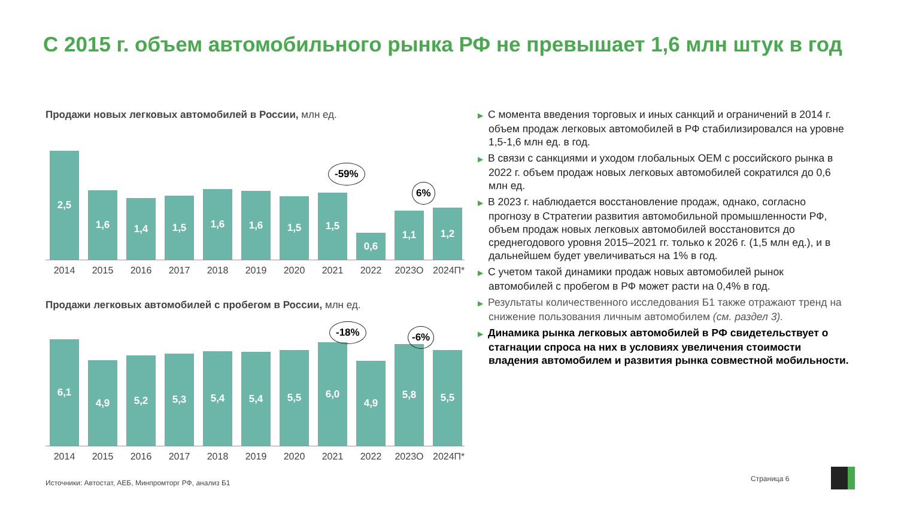С 2015 г. объем автомобильного рынка РФ не превышает 1,6 млн штук в год
Продажи новых легковых автомобилей в России, млн ед.
2,5
1,6
1,4
1,5
1,6
1,6
1,5
1,5
0,6
1,1
1,2
2014 2015 2016 2017 2018 2019 2020 2021 2022 2023О 2024П*
-59%
6%
Продажи легковых автомобилей с пробегом в России, млн ед.
6,1
4,9
5,2
5,3
5,4
5,4
5,5
6,0
4,9
5,8
5,5
2014 2015 2016 2017 2018 2019 2020 2021 2022 2023О 2024П*
-18% -6%
▶ С момента введения торговых и иных санкций и ограничений в 2014 г. объем продаж легковых автомобилей в РФ стабилизировался на уровне 1,5-1,6 млн ед. в год.
▶ В связи с санкциями и уходом глобальных OEM с российского рынка в 2022 г. объем продаж новых легковых автомобилей сократился до 0,6 млн ед.
▶ В 2023 г. наблюдается восстановление продаж, однако, согласно прогнозу в Стратегии развития автомобильной промышленности РФ, объем продаж новых легковых автомобилей восстановится до среднегодового уровня 2015–2021 гг. только к 2026 г. (1,5 млн ед.), и в дальнейшем будет увеличиваться на 1% в год.
▶ С учетом такой динамики продаж новых автомобилей рынок автомобилей с пробегом в РФ может расти на 0,4% в год.
▶ Результаты количественного исследования Б1 также отражают тренд на снижение пользования личным автомобилем (см. раздел 3).
▶ Динамика рынка легковых автомобилей в РФ свидетельствует о стагнации спроса на них в условиях увеличения стоимости владения автомобилем и развития рынка совместной мобильности.
Источники: Автостат, АЕБ, Минпромторг РФ, анализ Б1
Страница 6